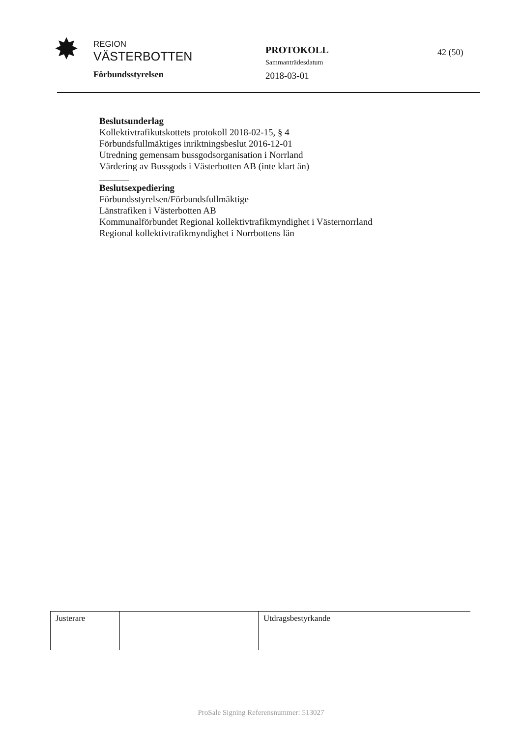✸
REGION
VÄSTERBOTTEN
Förbundsstyrelsen
PROTOKOLL
Sammanträdesdatum
2018-03-01
42 (50)
Beslutsunderlag
Kollektivtrafikutskottets protokoll 2018-02-15, § 4
Förbundsfullmäktiges inriktningsbeslut 2016-12-01
Utredning gemensam bussgodsorganisation i Norrland
Värdering av Bussgods i Västerbotten AB (inte klart än)
Beslutsexpediering
Förbundsstyrelsen/Förbundsfullmäktige
Länstrafiken i Västerbotten AB
Kommunalförbundet Regional kollektivtrafikmyndighet i Västernorrland
Regional kollektivtrafikmyndighet i Norrbottens län
| Justerare | | | Utdragsbestyrkande |
ProSale Signing Referensnummer: 513027